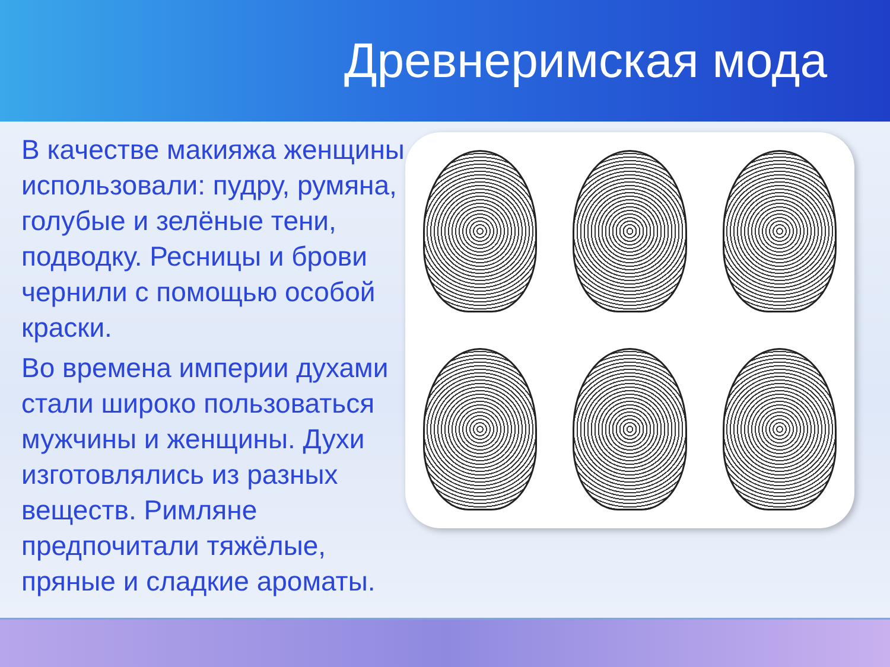Древнеримская мода
В качестве макияжа женщины использовали: пудру, румяна, голубые и зелёные тени, подводку. Ресницы и брови чернили с помощью особой краски.
Во времена империи духами стали широко пользоваться мужчины и женщины. Духи изготовлялись из разных веществ. Римляне предпочитали тяжёлые, пряные и сладкие ароматы.